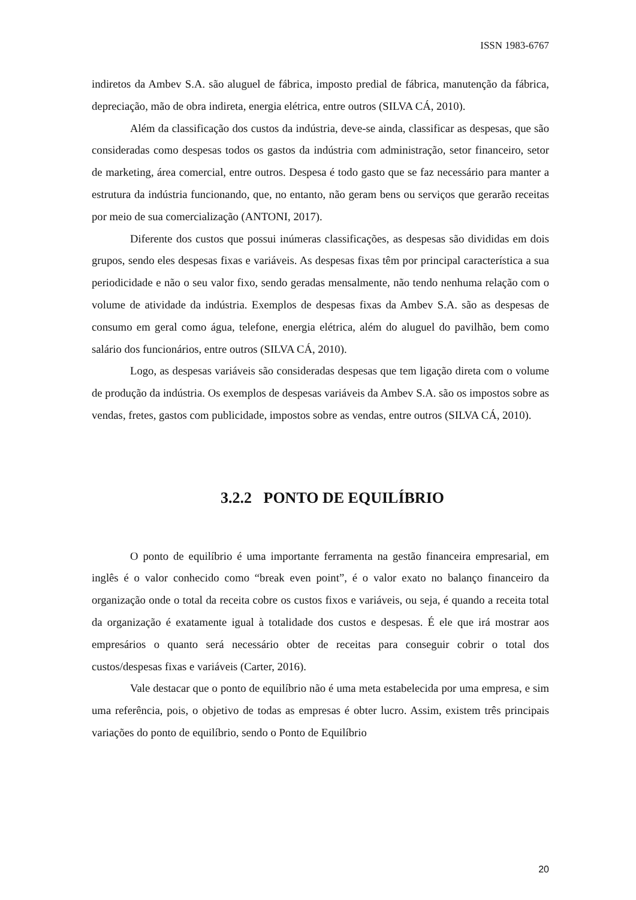ISSN 1983-6767
indiretos da Ambev S.A. são aluguel de fábrica, imposto predial de fábrica, manutenção da fábrica, depreciação, mão de obra indireta, energia elétrica, entre outros (SILVA CÁ, 2010).
Além da classificação dos custos da indústria, deve-se ainda, classificar as despesas, que são consideradas como despesas todos os gastos da indústria com administração, setor financeiro, setor de marketing, área comercial, entre outros. Despesa é todo gasto que se faz necessário para manter a estrutura da indústria funcionando, que, no entanto, não geram bens ou serviços que gerarão receitas por meio de sua comercialização (ANTONI, 2017).
Diferente dos custos que possui inúmeras classificações, as despesas são divididas em dois grupos, sendo eles despesas fixas e variáveis. As despesas fixas têm por principal característica a sua periodicidade e não o seu valor fixo, sendo geradas mensalmente, não tendo nenhuma relação com o volume de atividade da indústria. Exemplos de despesas fixas da Ambev S.A. são as despesas de consumo em geral como água, telefone, energia elétrica, além do aluguel do pavilhão, bem como salário dos funcionários, entre outros (SILVA CÁ, 2010).
Logo, as despesas variáveis são consideradas despesas que tem ligação direta com o volume de produção da indústria. Os exemplos de despesas variáveis da Ambev S.A. são os impostos sobre as vendas, fretes, gastos com publicidade, impostos sobre as vendas, entre outros (SILVA CÁ, 2010).
3.2.2 PONTO DE EQUILÍBRIO
O ponto de equilíbrio é uma importante ferramenta na gestão financeira empresarial, em inglês é o valor conhecido como “break even point”, é o valor exato no balanço financeiro da organização onde o total da receita cobre os custos fixos e variáveis, ou seja, é quando a receita total da organização é exatamente igual à totalidade dos custos e despesas. É ele que irá mostrar aos empresários o quanto será necessário obter de receitas para conseguir cobrir o total dos custos/despesas fixas e variáveis (Carter, 2016).
Vale destacar que o ponto de equilíbrio não é uma meta estabelecida por uma empresa, e sim uma referência, pois, o objetivo de todas as empresas é obter lucro. Assim, existem três principais variações do ponto de equilíbrio, sendo o Ponto de Equilíbrio
20